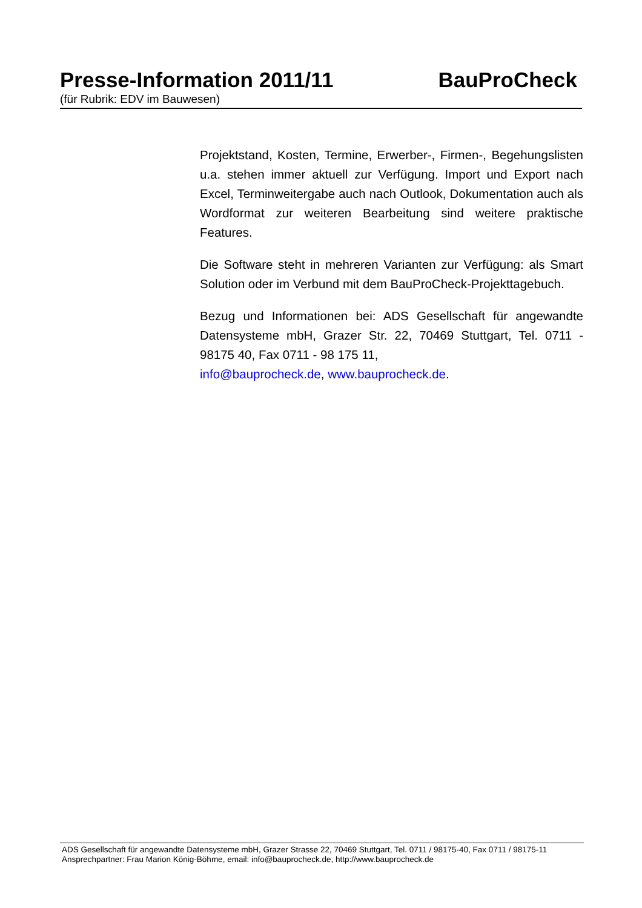Presse-Information 2011/11 BauProCheck
(für Rubrik: EDV im Bauwesen)
Projektstand, Kosten, Termine, Erwerber-, Firmen-, Begehungslisten u.a. stehen immer aktuell zur Verfügung. Import und Export nach Excel, Terminweitergabe auch nach Outlook, Dokumentation auch als Wordformat zur weiteren Bearbeitung sind weitere praktische Features.
Die Software steht in mehreren Varianten zur Verfügung: als Smart Solution oder im Verbund mit dem BauProCheck-Projekttagebuch.
Bezug und Informationen bei: ADS Gesellschaft für angewandte Datensysteme mbH, Grazer Str. 22, 70469 Stuttgart, Tel. 0711 - 98175 40, Fax 0711 - 98 175 11,
info@bauprocheck.de, www.bauprocheck.de.
ADS Gesellschaft für angewandte Datensysteme mbH, Grazer Strasse 22, 70469 Stuttgart, Tel. 0711 / 98175-40, Fax 0711 / 98175-11
Ansprechpartner: Frau Marion König-Böhme, email: info@bauprocheck.de, http://www.bauprocheck.de